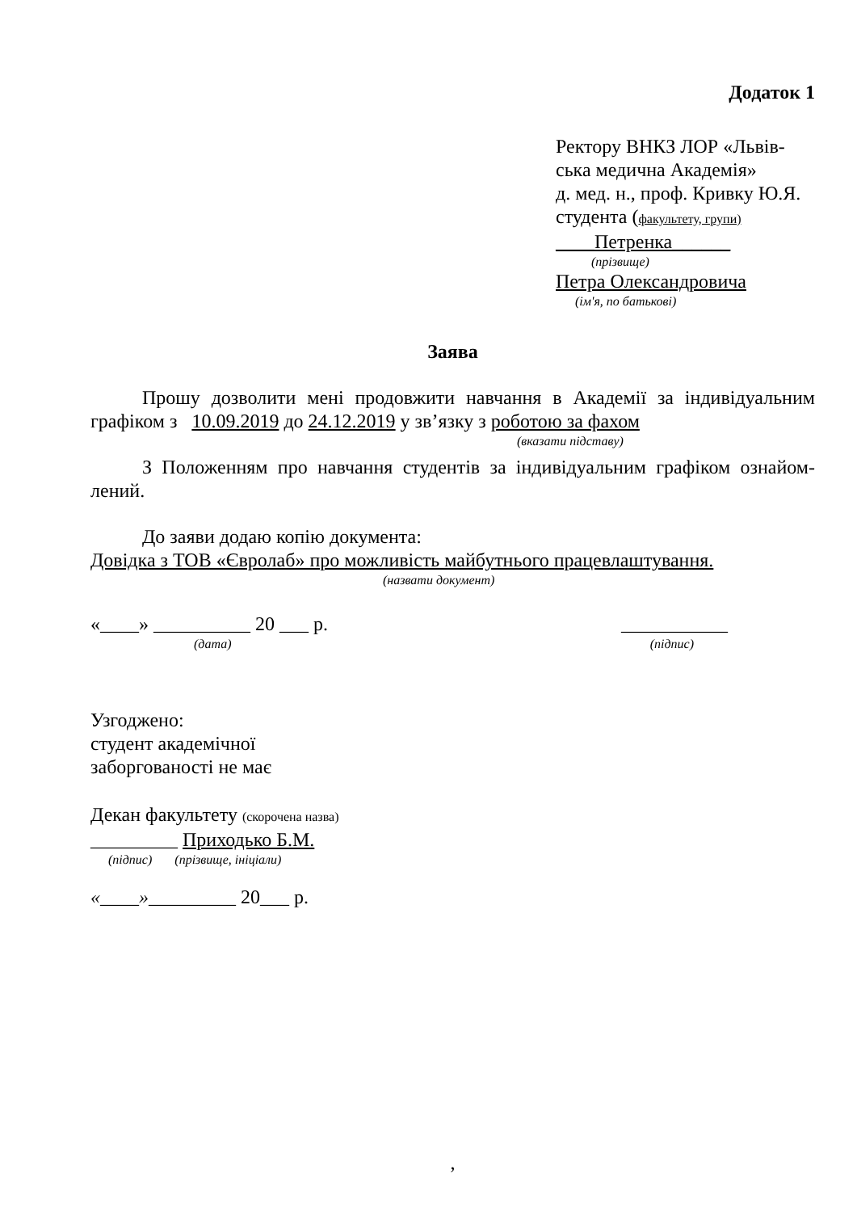Додаток 1
Ректору ВНКЗ ЛОР «Львів-
ська медична Академія»
д. мед. н., проф. Кривку Ю.Я.
студента (факультету, групи)
____Петренка______
(прізвище)
Петра Олександровича
(ім'я, по батькові)
Заява
Прошу дозволити мені продовжити навчання в Академії за індивідуальним графіком з 10.09.2019 до 24.12.2019 у зв’язку з роботою за фахом
(вказати підставу)
З Положенням про навчання студентів за індивідуальним графіком ознайом-лений.
До заяви додаю копію документа:
Довідка з ТОВ «Євролаб» про можливість майбутнього працевлаштування.
(назвати документ)
«____» __________ 20 ___ р. ___________
(дата) (підпис)
Узгоджено:
студент академічної
заборгованості не має
Декан факультету (скорочена назва)
_________ Приходько Б.М.
(підпис) (прізвище, ініціали)
«____»_________ 20___ р.
,